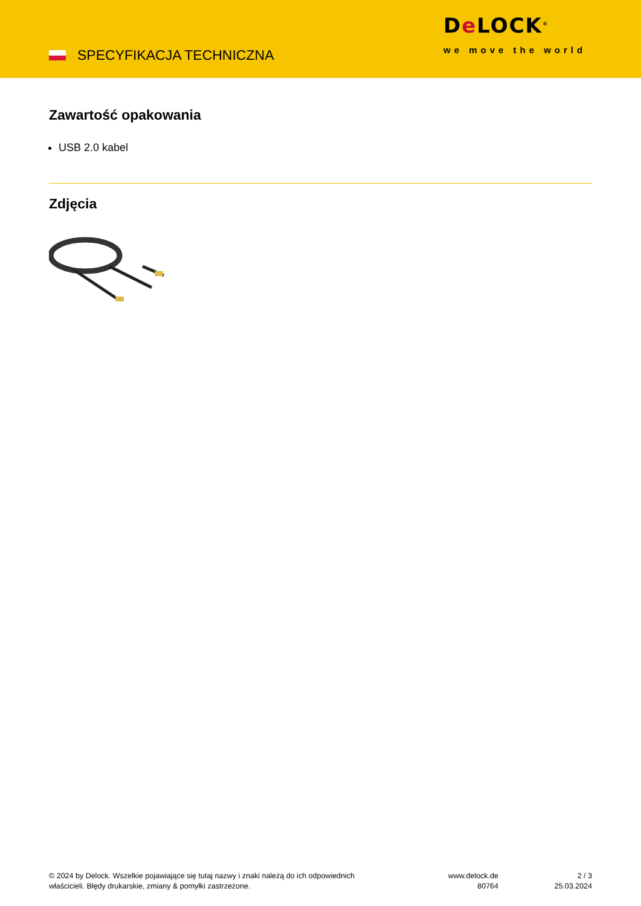SPECYFIKACJA TECHNICZNA
De LOCK<sup>®</sup>
we move the world
Zawartość opakowania
USB 2.0 kabel
Zdjęcia
© 2024 by Delock. Wszelkie pojawiające się tutaj nazwy i znaki należą do ich odpowiednich
właścicieli. Błędy drukarskie, zmiany & pomyłki zastrzeżone.
www.delock.de
80764
2 / 3
25.03.2024